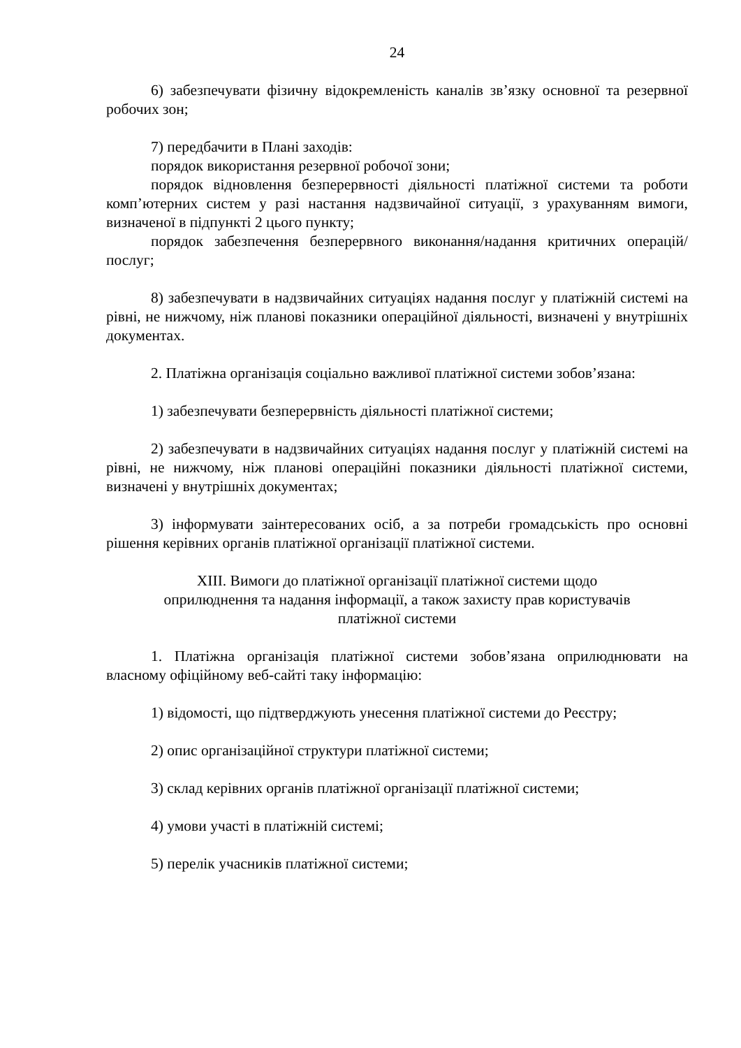24
6) забезпечувати фізичну відокремленість каналів зв’язку основної та резервної робочих зон;
7) передбачити в Плані заходів:
порядок використання резервної робочої зони;
порядок відновлення безперервності діяльності платіжної системи та роботи комп’ютерних систем у разі настання надзвичайної ситуації, з урахуванням вимоги, визначеної в підпункті 2 цього пункту;
порядок забезпечення безперервного виконання/надання критичних операцій/послуг;
8) забезпечувати в надзвичайних ситуаціях надання послуг у платіжній системі на рівні, не нижчому, ніж планові показники операційної діяльності, визначені у внутрішніх документах.
2. Платіжна організація соціально важливої платіжної системи зобов’язана:
1) забезпечувати безперервність діяльності платіжної системи;
2) забезпечувати в надзвичайних ситуаціях надання послуг у платіжній системі на рівні, не нижчому, ніж планові операційні показники діяльності платіжної системи, визначені у внутрішніх документах;
3) інформувати заінтересованих осіб, а за потреби громадськість про основні рішення керівних органів платіжної організації платіжної системи.
XIII. Вимоги до платіжної організації платіжної системи щодо
оприлюднення та надання інформації, а також захисту прав користувачів
платіжної системи
1. Платіжна організація платіжної системи зобов’язана оприлюднювати на власному офіційному веб-сайті таку інформацію:
1) відомості, що підтверджують унесення платіжної системи до Реєстру;
2) опис організаційної структури платіжної системи;
3) склад керівних органів платіжної організації платіжної системи;
4) умови участі в платіжній системі;
5) перелік учасників платіжної системи;